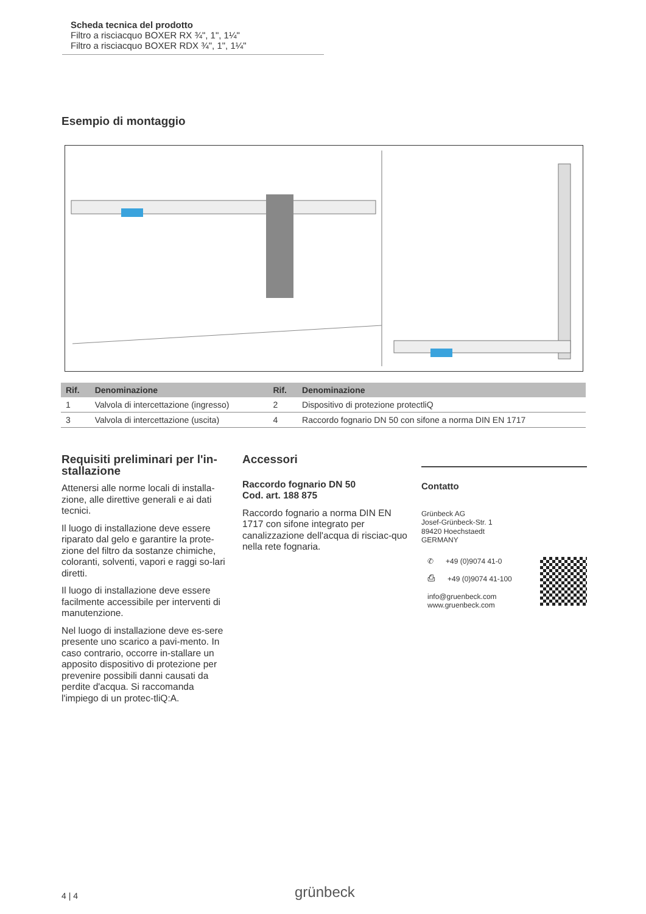Scheda tecnica del prodotto
Filtro a risciacquo BOXER RX ¾", 1", 1¼"
Filtro a risciacquo BOXER RDX ¾", 1", 1¼"
Esempio di montaggio
| Rif. | Denominazione | Rif. | Denominazione |
| --- | --- | --- | --- |
| 1 | Valvola di intercettazione (ingresso) | 2 | Dispositivo di protezione protectliQ |
| 3 | Valvola di intercettazione (uscita) | 4 | Raccordo fognario DN 50 con sifone a norma DIN EN 1717 |
Requisiti preliminari per l'in-stallazione
Attenersi alle norme locali di installa-zione, alle direttive generali e ai dati tecnici.
Il luogo di installazione deve essere riparato dal gelo e garantire la prote-zione del filtro da sostanze chimiche, coloranti, solventi, vapori e raggi so-lari diretti.
Il luogo di installazione deve essere facilmente accessibile per interventi di manutenzione.
Nel luogo di installazione deve es-sere presente uno scarico a pavi-mento. In caso contrario, occorre in-stallare un apposito dispositivo di protezione per prevenire possibili danni causati da perdite d'acqua. Si raccomanda l'impiego di un protec-tliQ:A.
Accessori
Raccordo fognario DN 50
Cod. art. 188 875
Raccordo fognario a norma DIN EN 1717 con sifone integrato per canalizzazione dell'acqua di risciac-quo nella rete fognaria.
Contatto
Grünbeck AG
Josef-Grünbeck-Str. 1
89420 Hoechstaedt
GERMANY
✆ +49 (0)9074 41-0
⎙ +49 (0)9074 41-100
info@gruenbeck.com
www.gruenbeck.com
4 | 4 grünbeck